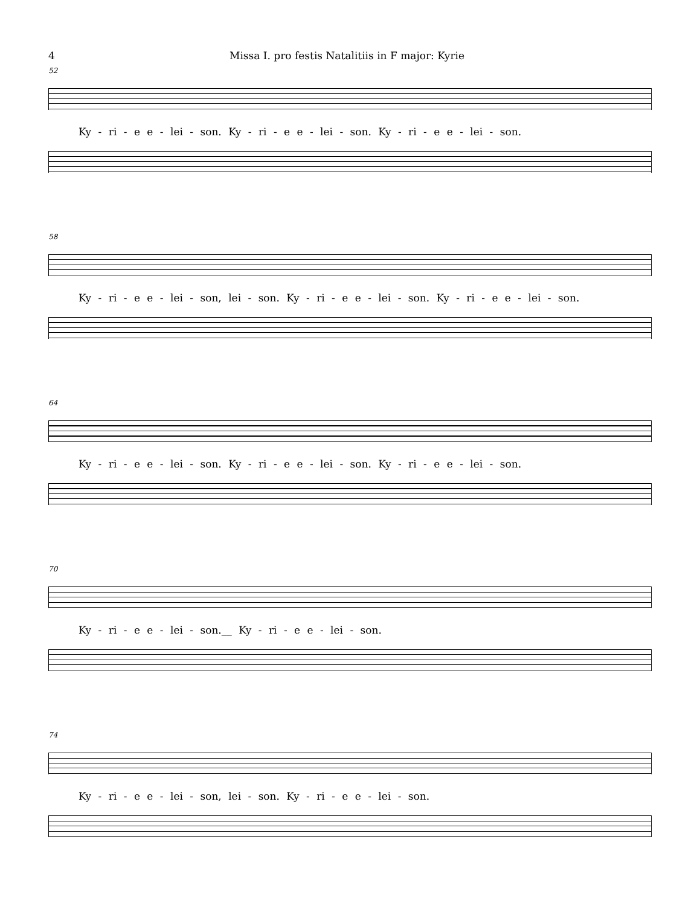4 Missa I. pro festis Natalitiis in F major: Kyrie
52
Ky - ri - e e - lei - son. Ky - ri - e e - lei - son. Ky - ri - e e - lei - son.
58
Ky - ri - e e - lei - son, lei - son. Ky - ri - e e - lei - son. Ky - ri - e e - lei - son.
64
Ky - ri - e e - lei - son. Ky - ri - e e - lei - son. Ky - ri - e e - lei - son.
70
Ky - ri - e e - lei - son.__ Ky - ri - e e - lei - son.
74
Ky - ri - e e - lei - son, lei - son. Ky - ri - e e - lei - son.